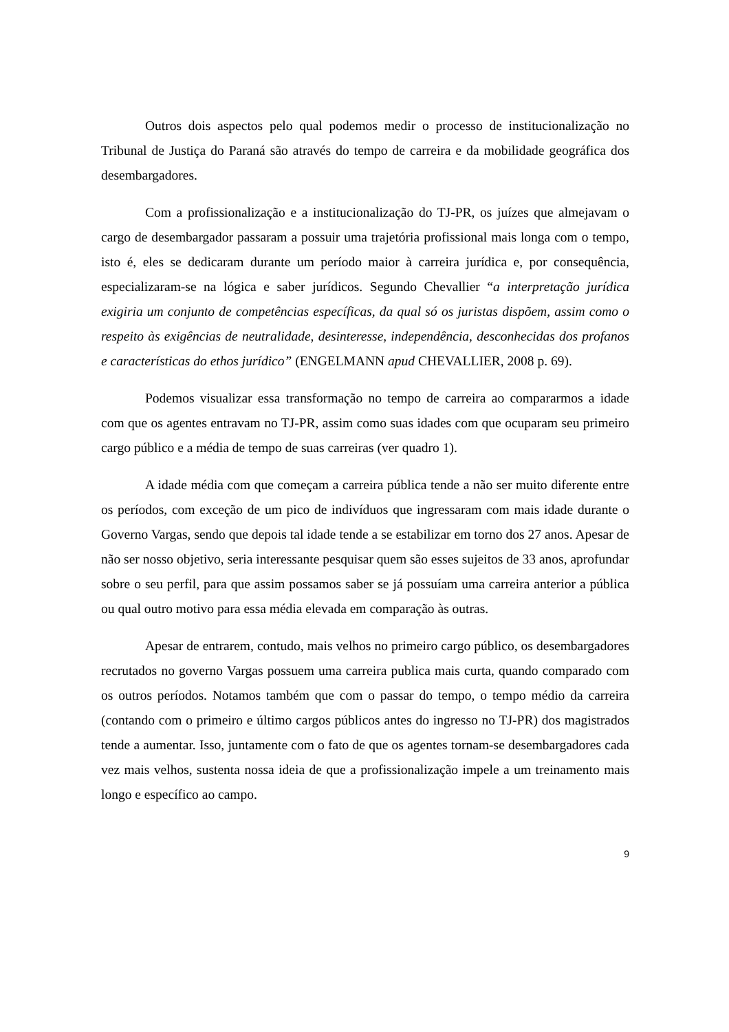Outros dois aspectos pelo qual podemos medir o processo de institucionalização no Tribunal de Justiça do Paraná são através do tempo de carreira e da mobilidade geográfica dos desembargadores.
Com a profissionalização e a institucionalização do TJ-PR, os juízes que almejavam o cargo de desembargador passaram a possuir uma trajetória profissional mais longa com o tempo, isto é, eles se dedicaram durante um período maior à carreira jurídica e, por consequência, especializaram-se na lógica e saber jurídicos. Segundo Chevallier “a interpretação jurídica exigiria um conjunto de competências específicas, da qual só os juristas dispõem, assim como o respeito às exigências de neutralidade, desinteresse, independência, desconhecidas dos profanos e características do ethos jurídico” (ENGELMANN apud CHEVALLIER, 2008 p. 69).
Podemos visualizar essa transformação no tempo de carreira ao compararmos a idade com que os agentes entravam no TJ-PR, assim como suas idades com que ocuparam seu primeiro cargo público e a média de tempo de suas carreiras (ver quadro 1).
A idade média com que começam a carreira pública tende a não ser muito diferente entre os períodos, com exceção de um pico de indivíduos que ingressaram com mais idade durante o Governo Vargas, sendo que depois tal idade tende a se estabilizar em torno dos 27 anos. Apesar de não ser nosso objetivo, seria interessante pesquisar quem são esses sujeitos de 33 anos, aprofundar sobre o seu perfil, para que assim possamos saber se já possuíam uma carreira anterior a pública ou qual outro motivo para essa média elevada em comparação às outras.
Apesar de entrarem, contudo, mais velhos no primeiro cargo público, os desembargadores recrutados no governo Vargas possuem uma carreira publica mais curta, quando comparado com os outros períodos. Notamos também que com o passar do tempo, o tempo médio da carreira (contando com o primeiro e último cargos públicos antes do ingresso no TJ-PR) dos magistrados tende a aumentar. Isso, juntamente com o fato de que os agentes tornam-se desembargadores cada vez mais velhos, sustenta nossa ideia de que a profissionalização impele a um treinamento mais longo e específico ao campo.
9